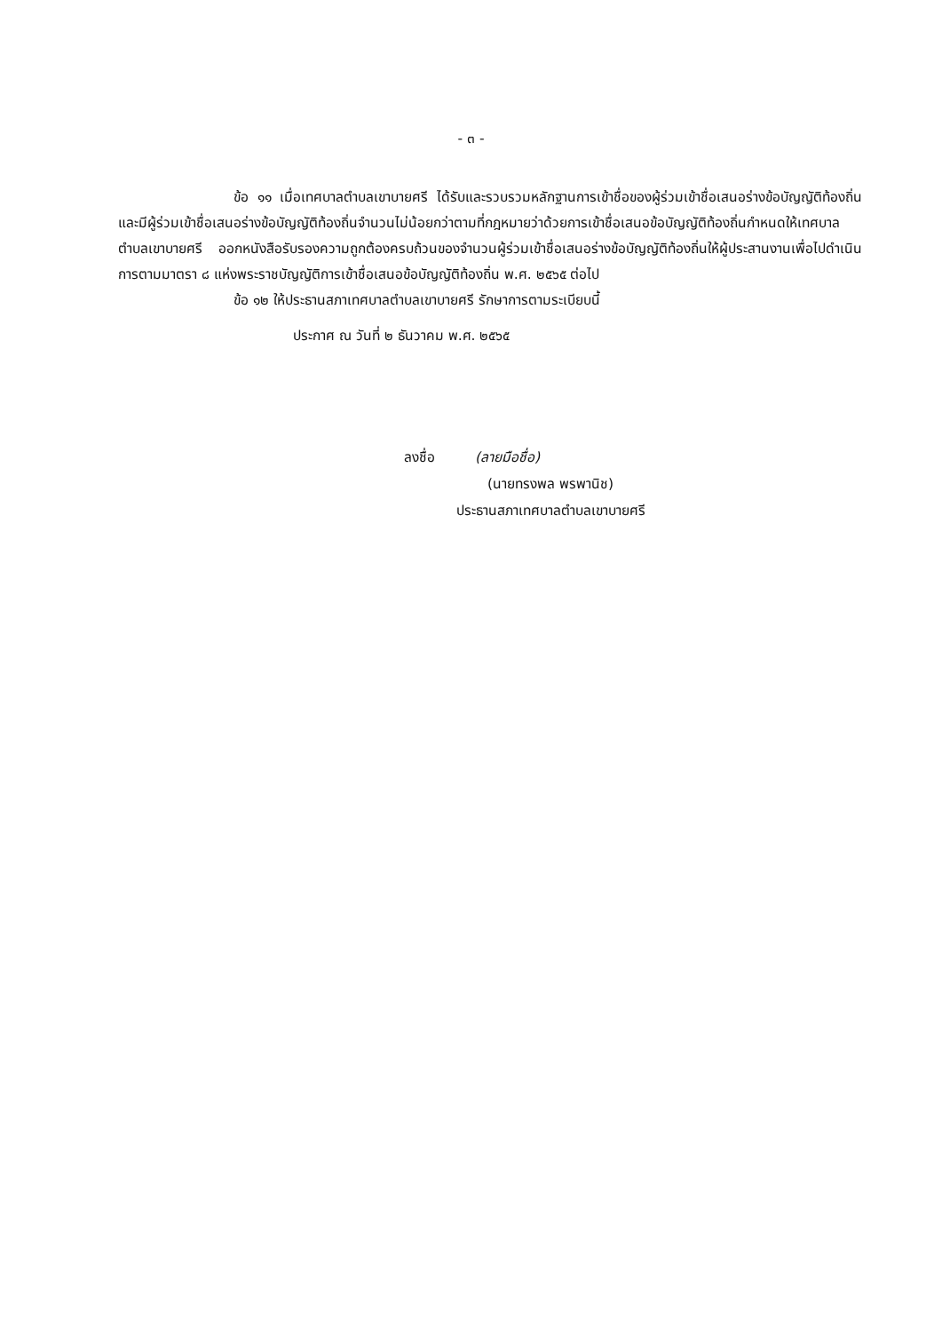- ๓ -
ข้อ ๑๑ เมื่อเทศบาลตำบลเขาบายศรี ได้รับและรวบรวมหลักฐานการเข้าชื่อของผู้ร่วมเข้าชื่อเสนอร่างข้อบัญญัติท้องถิ่น และมีผู้ร่วมเข้าชื่อเสนอร่างข้อบัญญัติท้องถิ่นจำนวนไม่น้อยกว่าตามที่กฎหมายว่าด้วยการเข้าชื่อเสนอข้อบัญญัติท้องถิ่นกำหนดให้เทศบาลตำบลเขาบายศรี ออกหนังสือรับรองความถูกต้องครบถ้วนของจำนวนผู้ร่วมเข้าชื่อเสนอร่างข้อบัญญัติท้องถิ่นให้ผู้ประสานงานเพื่อไปดำเนินการตามมาตรา ๘ แห่งพระราชบัญญัติการเข้าชื่อเสนอข้อบัญญัติท้องถิ่น พ.ศ. ๒๕๖๕ ต่อไป
ข้อ ๑๒ ให้ประธานสภาเทศบาลตำบลเขาบายศรี รักษาการตามระเบียบนี้
ประกาศ ณ วันที่ ๒ ธันวาคม พ.ศ. ๒๕๖๕
ลงชื่อ (ลายมือชื่อ)
(นายทรงพล พรพานิช)
ประธานสภาเทศบาลตำบลเขาบายศรี